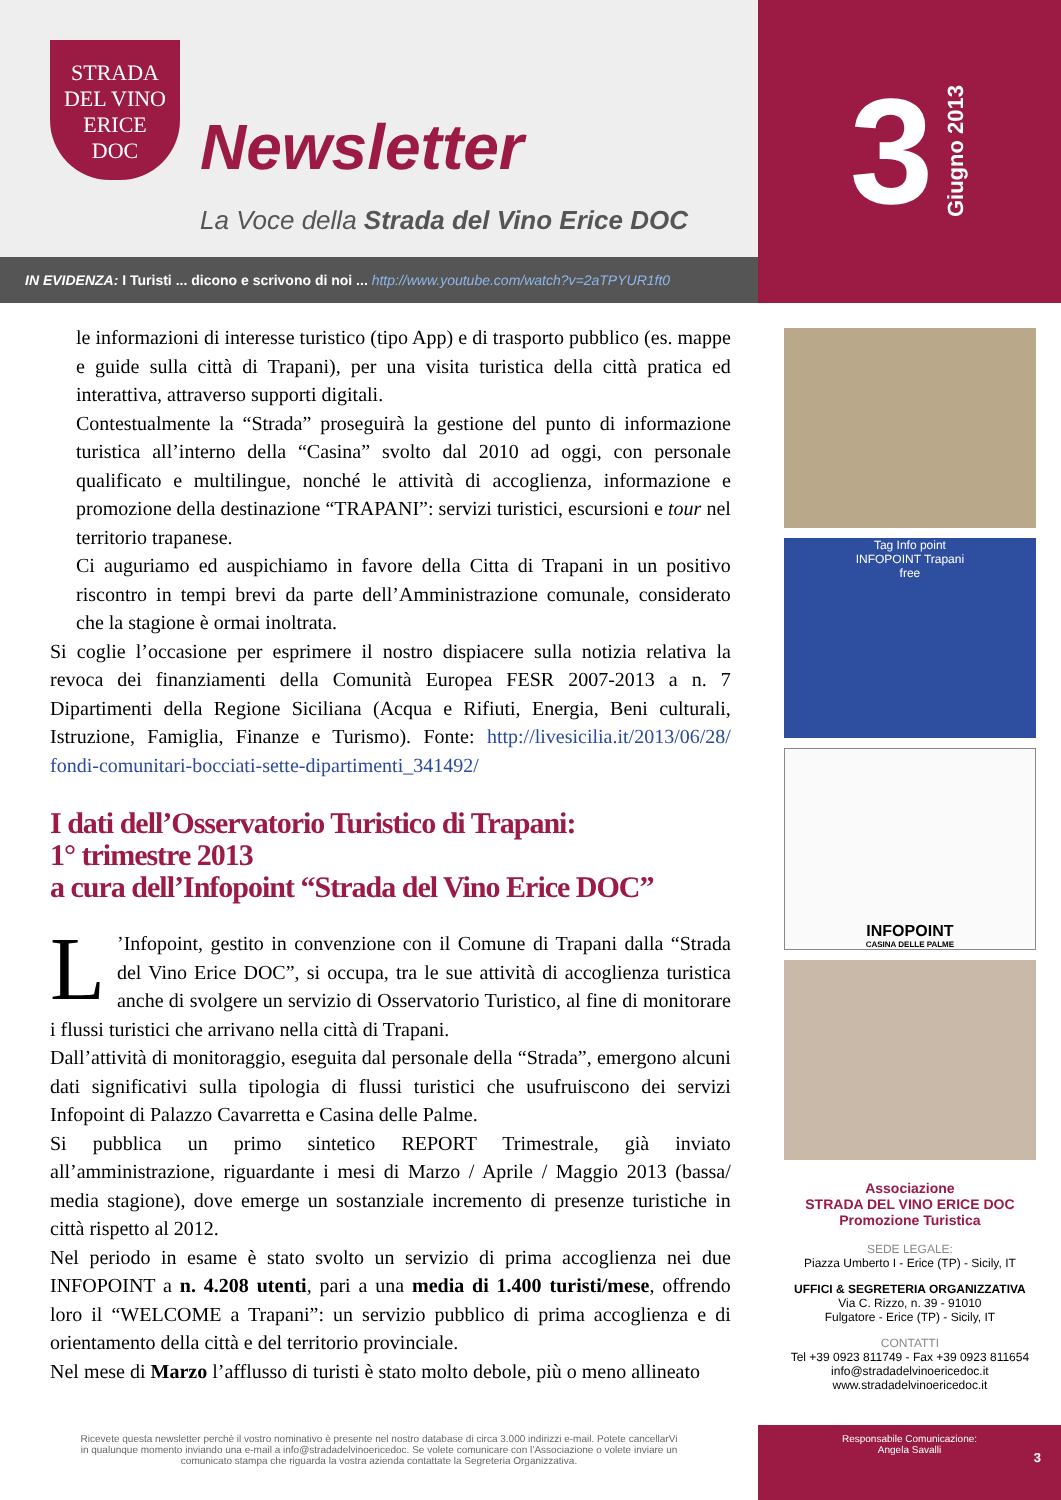STRADA
DEL VINO
ERICE
DOC
Newsletter
La Voce della Strada del Vino Erice DOC
IN EVIDENZA: I Turisti ... dicono e scrivono di noi ... http://www.youtube.com/watch?v=2aTPYUR1ft0
3 Giugno 2013
le informazioni di interesse turistico (tipo App) e di trasporto pubblico (es. mappe e guide sulla città di Trapani), per una visita turistica della città pratica ed interattiva, attraverso supporti digitali.
Contestualmente la “Strada” proseguirà la gestione del punto di informazione turistica all’interno della “Casina” svolto dal 2010 ad oggi, con personale qualificato e multilingue, nonché le attività di accoglienza, informazione e promozione della destinazione “TRAPANI”: servizi turistici, escursioni e tour nel territorio trapanese.
Ci auguriamo ed auspichiamo in favore della Citta di Trapani in un positivo riscontro in tempi brevi da parte dell’Amministrazione comunale, considerato che la stagione è ormai inoltrata.
Si coglie l’occasione per esprimere il nostro dispiacere sulla notizia relativa la revoca dei finanziamenti della Comunità Europea FESR 2007-2013 a n. 7 Dipartimenti della Regione Siciliana (Acqua e Rifiuti, Energia, Beni culturali, Istruzione, Famiglia, Finanze e Turismo). Fonte: http://livesicilia.it/2013/06/28/ fondi-comunitari-bocciati-sette-dipartimenti_341492/
I dati dell’Osservatorio Turistico di Trapani:
1° trimestre 2013
a cura dell’Infopoint “Strada del Vino Erice DOC”
L’Infopoint, gestito in convenzione con il Comune di Trapani dalla “Strada del Vino Erice DOC”, si occupa, tra le sue attività di accoglienza turistica anche di svolgere un servizio di Osservatorio Turistico, al fine di monitorare i flussi turistici che arrivano nella città di Trapani.
Dall’attività di monitoraggio, eseguita dal personale della “Strada”, emergono alcuni dati significativi sulla tipologia di flussi turistici che usufruiscono dei servizi Infopoint di Palazzo Cavarretta e Casina delle Palme.
Si pubblica un primo sintetico REPORT Trimestrale, già inviato all’amministrazione, riguardante i mesi di Marzo / Aprile / Maggio 2013 (bassa/ media stagione), dove emerge un sostanziale incremento di presenze turistiche in città rispetto al 2012.
Nel periodo in esame è stato svolto un servizio di prima accoglienza nei due INFOPOINT a n. 4.208 utenti, pari a una media di 1.400 turisti/mese, offrendo loro il “WELCOME a Trapani”: un servizio pubblico di prima accoglienza e di orientamento della città e del territorio provinciale.
Nel mese di Marzo l’afflusso di turisti è stato molto debole, più o meno allineato
Tag Info point
INFOPOINT Trapani
free
INFOPOINT
CASINA DELLE PALME
Associazione
STRADA DEL VINO ERICE DOC
Promozione Turistica
SEDE LEGALE:
Piazza Umberto I - Erice (TP) - Sicily, IT
UFFICI & SEGRETERIA ORGANIZZATIVA
Via C. Rizzo, n. 39 - 91010
Fulgatore - Erice (TP) - Sicily, IT
CONTATTI
Tel +39 0923 811749 - Fax +39 0923 811654
info@stradadelvinoericedoc.it
www.stradadelvinoericedoc.it
Ricevete questa newsletter perchè il vostro nominativo è presente nel nostro database di circa 3.000 indirizzi e-mail. Potete cancellarVi in qualunque momento inviando una e-mail a info@stradadelvinoericedoc. Se volete comunicare con l’Associazione o volete inviare un comunicato stampa che riguarda la vostra azienda contattate la Segreteria Organizzativa.
Responsabile Comunicazione:
Angela Savalli
3